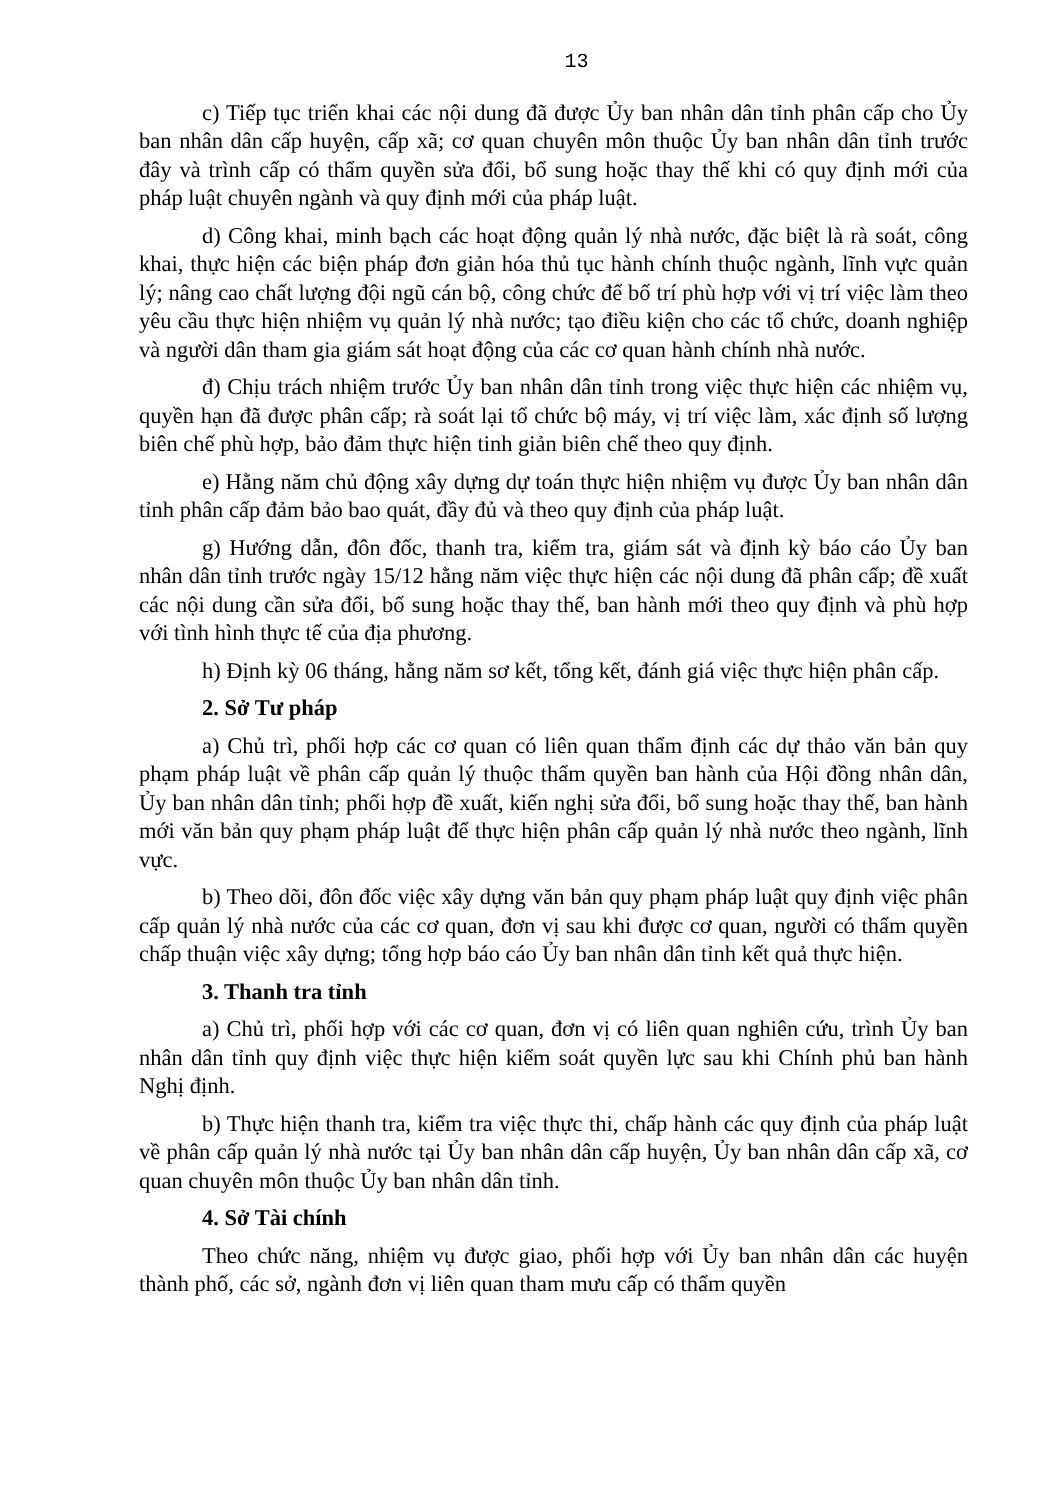13
c) Tiếp tục triển khai các nội dung đã được Ủy ban nhân dân tỉnh phân cấp cho Ủy ban nhân dân cấp huyện, cấp xã; cơ quan chuyên môn thuộc Ủy ban nhân dân tỉnh trước đây và trình cấp có thẩm quyền sửa đổi, bổ sung hoặc thay thế khi có quy định mới của pháp luật chuyên ngành và quy định mới của pháp luật.
d) Công khai, minh bạch các hoạt động quản lý nhà nước, đặc biệt là rà soát, công khai, thực hiện các biện pháp đơn giản hóa thủ tục hành chính thuộc ngành, lĩnh vực quản lý; nâng cao chất lượng đội ngũ cán bộ, công chức để bố trí phù hợp với vị trí việc làm theo yêu cầu thực hiện nhiệm vụ quản lý nhà nước; tạo điều kiện cho các tổ chức, doanh nghiệp và người dân tham gia giám sát hoạt động của các cơ quan hành chính nhà nước.
đ) Chịu trách nhiệm trước Ủy ban nhân dân tỉnh trong việc thực hiện các nhiệm vụ, quyền hạn đã được phân cấp; rà soát lại tổ chức bộ máy, vị trí việc làm, xác định số lượng biên chế phù hợp, bảo đảm thực hiện tinh giản biên chế theo quy định.
e) Hằng năm chủ động xây dựng dự toán thực hiện nhiệm vụ được Ủy ban nhân dân tỉnh phân cấp đảm bảo bao quát, đầy đủ và theo quy định của pháp luật.
g) Hướng dẫn, đôn đốc, thanh tra, kiểm tra, giám sát và định kỳ báo cáo Ủy ban nhân dân tỉnh trước ngày 15/12 hằng năm việc thực hiện các nội dung đã phân cấp; đề xuất các nội dung cần sửa đổi, bổ sung hoặc thay thế, ban hành mới theo quy định và phù hợp với tình hình thực tế của địa phương.
h) Định kỳ 06 tháng, hằng năm sơ kết, tổng kết, đánh giá việc thực hiện phân cấp.
2. Sở Tư pháp
a) Chủ trì, phối hợp các cơ quan có liên quan thẩm định các dự thảo văn bản quy phạm pháp luật về phân cấp quản lý thuộc thẩm quyền ban hành của Hội đồng nhân dân, Ủy ban nhân dân tỉnh; phối hợp đề xuất, kiến nghị sửa đổi, bổ sung hoặc thay thế, ban hành mới văn bản quy phạm pháp luật để thực hiện phân cấp quản lý nhà nước theo ngành, lĩnh vực.
b) Theo dõi, đôn đốc việc xây dựng văn bản quy phạm pháp luật quy định việc phân cấp quản lý nhà nước của các cơ quan, đơn vị sau khi được cơ quan, người có thẩm quyền chấp thuận việc xây dựng; tổng hợp báo cáo Ủy ban nhân dân tỉnh kết quả thực hiện.
3. Thanh tra tỉnh
a) Chủ trì, phối hợp với các cơ quan, đơn vị có liên quan nghiên cứu, trình Ủy ban nhân dân tỉnh quy định việc thực hiện kiểm soát quyền lực sau khi Chính phủ ban hành Nghị định.
b) Thực hiện thanh tra, kiểm tra việc thực thi, chấp hành các quy định của pháp luật về phân cấp quản lý nhà nước tại Ủy ban nhân dân cấp huyện, Ủy ban nhân dân cấp xã, cơ quan chuyên môn thuộc Ủy ban nhân dân tỉnh.
4. Sở Tài chính
Theo chức năng, nhiệm vụ được giao, phối hợp với Ủy ban nhân dân các huyện thành phố, các sở, ngành đơn vị liên quan tham mưu cấp có thẩm quyền